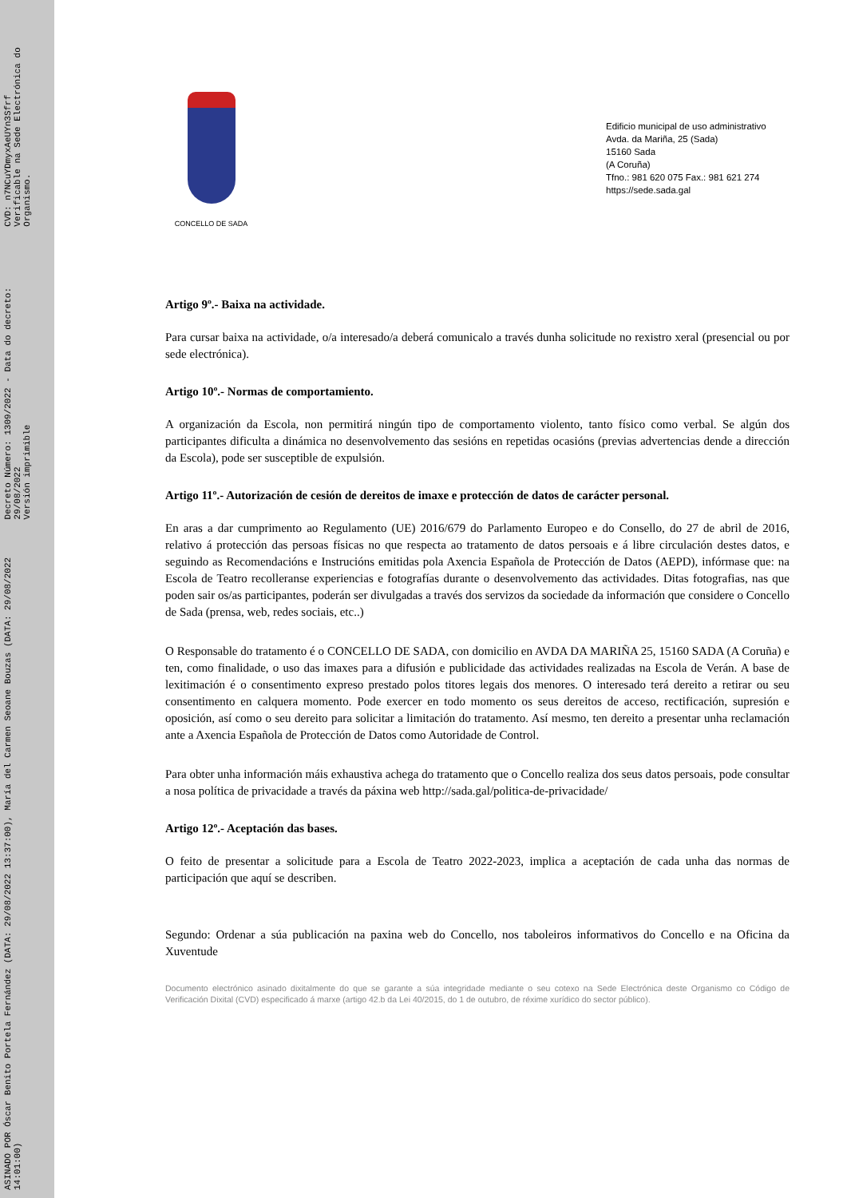ASINADO POR Óscar Benito Portela Fernández (DATA: 29/08/2022 13:37:00), María del Carmen Seoane Bouzas (DATA: 29/08/2022 14:01:00)
Decreto Número: 1309/2022 - Data do decreto: 29/08/2022
Versión imprimible
CVD: n7NCuYDmyxAeUYn3Sfrf
Verificable na Sede Electrónica do Organismo.
CONCELLO DE SADA
Edificio municipal de uso administrativo
Avda. da Mariña, 25 (Sada)
15160 Sada
(A Coruña)
Tfno.: 981 620 075 Fax.: 981 621 274
https://sede.sada.gal
Artigo 9º.- Baixa na actividade.
Para cursar baixa na actividade, o/a interesado/a deberá comunicalo a través dunha solicitude no rexistro xeral (presencial ou por sede electrónica).
Artigo 10º.- Normas de comportamiento.
A organización da Escola, non permitirá ningún tipo de comportamento violento, tanto físico como verbal. Se algún dos participantes dificulta a dinámica no desenvolvemento das sesións en repetidas ocasións (previas advertencias dende a dirección da Escola), pode ser susceptible de expulsión.
Artigo 11º.- Autorización de cesión de dereitos de imaxe e protección de datos de carácter personal.
En aras a dar cumprimento ao Regulamento (UE) 2016/679 do Parlamento Europeo e do Consello, do 27 de abril de 2016, relativo á protección das persoas físicas no que respecta ao tratamento de datos persoais e á libre circulación destes datos, e seguindo as Recomendacións e Instrucións emitidas pola Axencia Española de Protección de Datos (AEPD), infórmase que: na Escola de Teatro recolleranse experiencias e fotografías durante o desenvolvemento das actividades. Ditas fotografias, nas que poden sair os/as participantes, poderán ser divulgadas a través dos servizos da sociedade da información que considere o Concello de Sada (prensa, web, redes sociais, etc..)
O Responsable do tratamento é o CONCELLO DE SADA, con domicilio en AVDA DA MARIÑA 25, 15160 SADA (A Coruña) e ten, como finalidade, o uso das imaxes para a difusión e publicidade das actividades realizadas na Escola de Verán. A base de lexitimación é o consentimento expreso prestado polos titores legais dos menores. O interesado terá dereito a retirar ou seu consentimento en calquera momento. Pode exercer en todo momento os seus dereitos de acceso, rectificación, supresión e oposición, así como o seu dereito para solicitar a limitación do tratamento. Así mesmo, ten dereito a presentar unha reclamación ante a Axencia Española de Protección de Datos como Autoridade de Control.
Para obter unha información máis exhaustiva achega do tratamento que o Concello realiza dos seus datos persoais, pode consultar a nosa política de privacidade a través da páxina web http://sada.gal/politica-de-privacidade/
Artigo 12º.- Aceptación das bases.
O feito de presentar a solicitude para a Escola de Teatro 2022-2023, implica a aceptación de cada unha das normas de participación que aquí se describen.
Segundo: Ordenar a súa publicación na paxina web do Concello, nos taboleiros informativos do Concello e na Oficina da Xuventude
Documento electrónico asinado dixitalmente do que se garante a súa integridade mediante o seu cotexo na Sede Electrónica deste Organismo co Código de Verificación Dixital (CVD) especificado á marxe (artigo 42.b da Lei 40/2015, do 1 de outubro, de réxime xurídico do sector público).